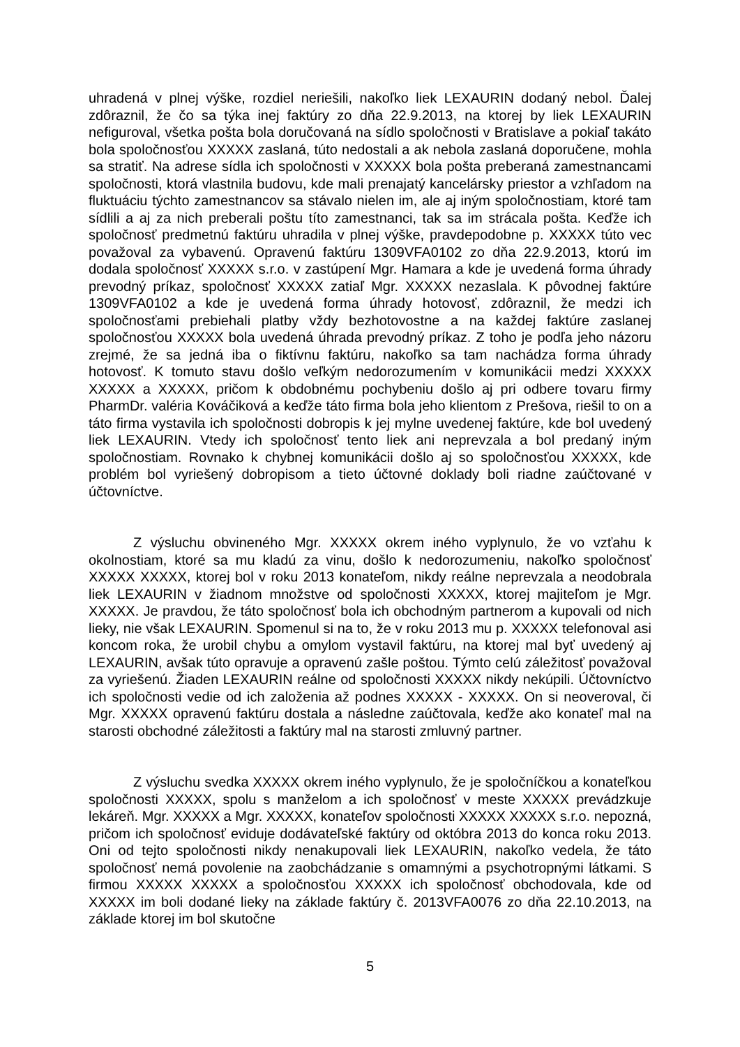uhradená v plnej výške, rozdiel neriešili, nakoľko liek LEXAURIN dodaný nebol. Ďalej zdôraznil, že čo sa týka inej faktúry zo dňa 22.9.2013, na ktorej by liek LEXAURIN nefiguroval, všetka pošta bola doručovaná na sídlo spoločnosti v Bratislave a pokiaľ takáto bola spoločnosťou XXXXX zaslaná, túto nedostali a ak nebola zaslaná doporučene, mohla sa stratiť. Na adrese sídla ich spoločnosti v XXXXX bola pošta preberaná zamestnancami spoločnosti, ktorá vlastnila budovu, kde mali prenajatý kancelársky priestor a vzhľadom na fluktuáciu týchto zamestnancov sa stávalo nielen im, ale aj iným spoločnostiam, ktoré tam sídlili a aj za nich preberali poštu títo zamestnanci, tak sa im strácala pošta. Keďže ich spoločnosť predmetnú faktúru uhradila v plnej výške, pravdepodobne p. XXXXX túto vec považoval za vybavenú. Opravenú faktúru 1309VFA0102 zo dňa 22.9.2013, ktorú im dodala spoločnosť XXXXX s.r.o. v zastúpení Mgr. Hamara a kde je uvedená forma úhrady prevodný príkaz, spoločnosť XXXXX zatiaľ Mgr. XXXXX nezaslala. K pôvodnej faktúre 1309VFA0102 a kde je uvedená forma úhrady hotovosť, zdôraznil, že medzi ich spoločnosťami prebiehali platby vždy bezhotovostne a na každej faktúre zaslanej spoločnosťou XXXXX bola uvedená úhrada prevodný príkaz. Z toho je podľa jeho názoru zrejmé, že sa jedná iba o fiktívnu faktúru, nakoľko sa tam nachádza forma úhrady hotovosť. K tomuto stavu došlo veľkým nedorozumením v komunikácii medzi XXXXX XXXXX a XXXXX, pričom k obdobnému pochybeniu došlo aj pri odbere tovaru firmy PharmDr. valéria Kováčiková a keďže táto firma bola jeho klientom z Prešova, riešil to on a táto firma vystavila ich spoločnosti dobropis k jej mylne uvedenej faktúre, kde bol uvedený liek LEXAURIN. Vtedy ich spoločnosť tento liek ani neprevzala a bol predaný iným spoločnostiam. Rovnako k chybnej komunikácii došlo aj so spoločnosťou XXXXX, kde problém bol vyriešený dobropisom a tieto účtovné doklady boli riadne zaúčtované v účtovníctve.
Z výsluchu obvineného Mgr. XXXXX okrem iného vyplynulo, že vo vzťahu k okolnostiam, ktoré sa mu kladú za vinu, došlo k nedorozumeniu, nakoľko spoločnosť XXXXX XXXXX, ktorej bol v roku 2013 konateľom, nikdy reálne neprevzala a neodobrala liek LEXAURIN v žiadnom množstve od spoločnosti XXXXX, ktorej majiteľom je Mgr. XXXXX. Je pravdou, že táto spoločnosť bola ich obchodným partnerom a kupovali od nich lieky, nie však LEXAURIN. Spomenul si na to, že v roku 2013 mu p. XXXXX telefonoval asi koncom roka, že urobil chybu a omylom vystavil faktúru, na ktorej mal byť uvedený aj LEXAURIN, avšak túto opravuje a opravenú zašle poštou. Týmto celú záležitosť považoval za vyriešenú. Žiaden LEXAURIN reálne od spoločnosti XXXXX nikdy nekúpili. Účtovníctvo ich spoločnosti vedie od ich založenia až podnes XXXXX - XXXXX. On si neoveroval, či Mgr. XXXXX opravenú faktúru dostala a následne zaúčtovala, keďže ako konateľ mal na starosti obchodné záležitosti a faktúry mal na starosti zmluvný partner.
Z výsluchu svedka XXXXX okrem iného vyplynulo, že je spoločníčkou a konateľkou spoločnosti XXXXX, spolu s manželom a ich spoločnosť v meste XXXXX prevádzkuje lekáreň. Mgr. XXXXX a Mgr. XXXXX, konateľov spoločnosti XXXXX XXXXX s.r.o. nepozná, pričom ich spoločnosť eviduje dodávateľské faktúry od októbra 2013 do konca roku 2013. Oni od tejto spoločnosti nikdy nenakupovali liek LEXAURIN, nakoľko vedela, že táto spoločnosť nemá povolenie na zaobchádzanie s omamnými a psychotropnými látkami. S firmou XXXXX XXXXX a spoločnosťou XXXXX ich spoločnosť obchodovala, kde od XXXXX im boli dodané lieky na základe faktúry č. 2013VFA0076 zo dňa 22.10.2013, na základe ktorej im bol skutočne
5